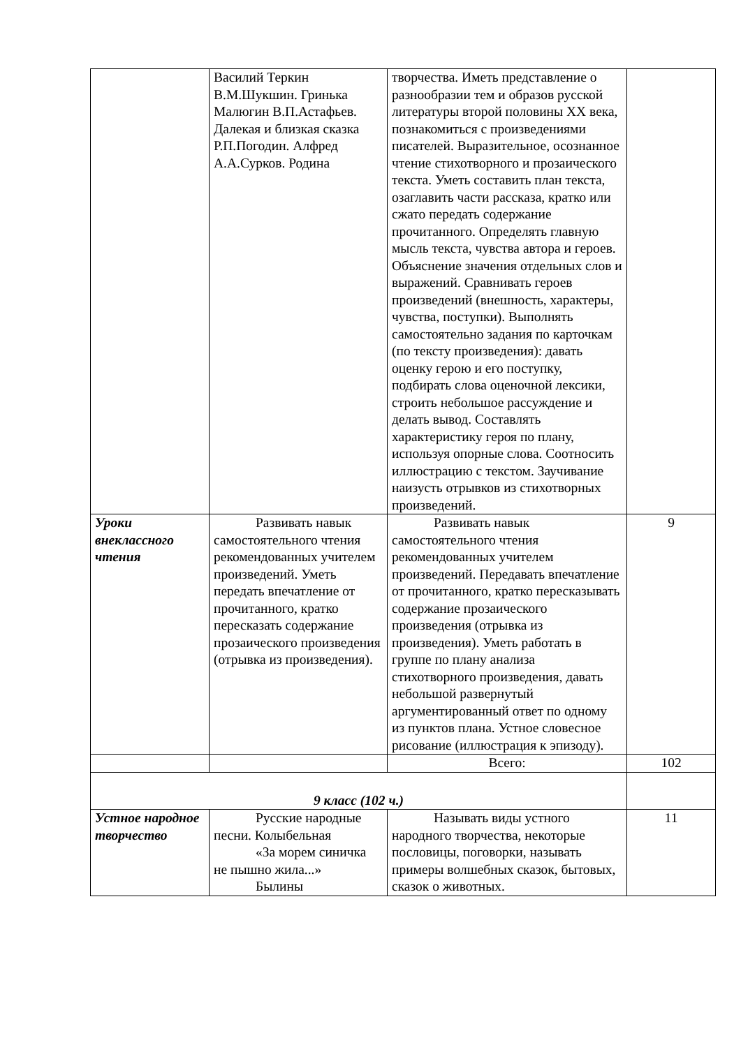| | Василий Теркин В.М.Шукшин. Гринька Малюгин В.П.Астафьев. Далекая и близкая сказка Р.П.Погодин. Алфред А.А.Сурков. Родина | творчества. Иметь представление о разнообразии тем и образов русской литературы второй половины XX века, познакомиться с произведениями писателей. Выразительное, осознанное чтение стихотворного и прозаического текста. Уметь составить план текста, озаглавить части рассказа, кратко или сжато передать содержание прочитанного. Определять главную мысль текста, чувства автора и героев. Объяснение значения отдельных слов и выражений. Сравнивать героев произведений (внешность, характеры, чувства, поступки). Выполнять самостоятельно задания по карточкам (по тексту произведения): давать оценку герою и его поступку, подбирать слова оценочной лексики, строить небольшое рассуждение и делать вывод. Составлять характеристику героя по плану, используя опорные слова. Соотносить иллюстрацию с текстом. Заучивание наизусть отрывков из стихотворных произведений. | |
| Уроки внеклассного чтения | Развивать навык самостоятельного чтения рекомендованных учителем произведений. Уметь передать впечатление от прочитанного, кратко пересказать содержание прозаического произведения (отрывка из произведения). | Развивать навык самостоятельного чтения рекомендованных учителем произведений. Передавать впечатление от прочитанного, кратко пересказывать содержание прозаического произведения (отрывка из произведения). Уметь работать в группе по плану анализа стихотворного произведения, давать небольшой развернутый аргументированный ответ по одному из пунктов плана. Устное словесное рисование (иллюстрация к эпизоду). | 9 |
| | | Всего: | 102 |
| 9 класс (102 ч.) | | | |
| Устное народное творчество | Русские народные песни. Колыбельная «За морем синичка не пышно жила...» Былины | Называть виды устного народного творчества, некоторые пословицы, поговорки, называть примеры волшебных сказок, бытовых, сказок о животных. | 11 |